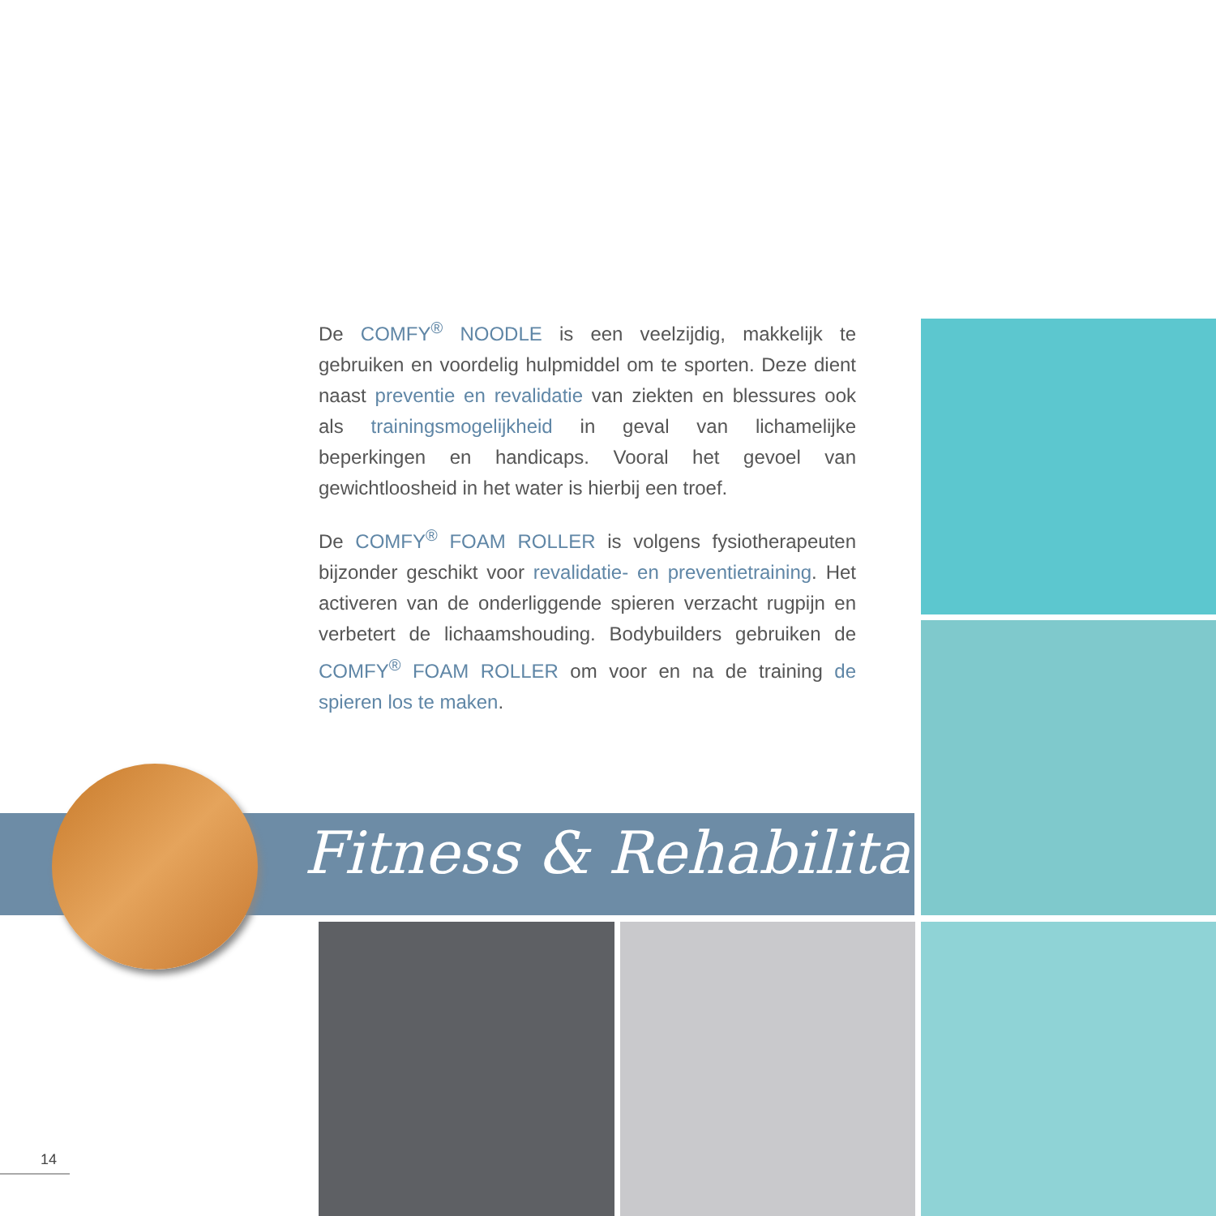De COMFY<sup>®</sup> NOODLE is een veelzijdig, makkelijk te gebruiken en voordelig hulpmiddel om te sporten. Deze dient naast preventie en revalidatie van ziekten en blessures ook als trainingsmogelijkheid in geval van lichamelijke beperkingen en handicaps. Vooral het gevoel van gewichtloosheid in het water is hierbij een troef.
De COMFY<sup>®</sup> FOAM ROLLER is volgens fysiotherapeuten bijzonder geschikt voor revalidatie- en preventietraining. Het activeren van de onderliggende spieren verzacht rugpijn en verbetert de lichaamshouding. Bodybuilders gebruiken de COMFY<sup>®</sup> FOAM ROLLER om voor en na de training de spieren los te maken.
Fitness & Rehabilitation
14